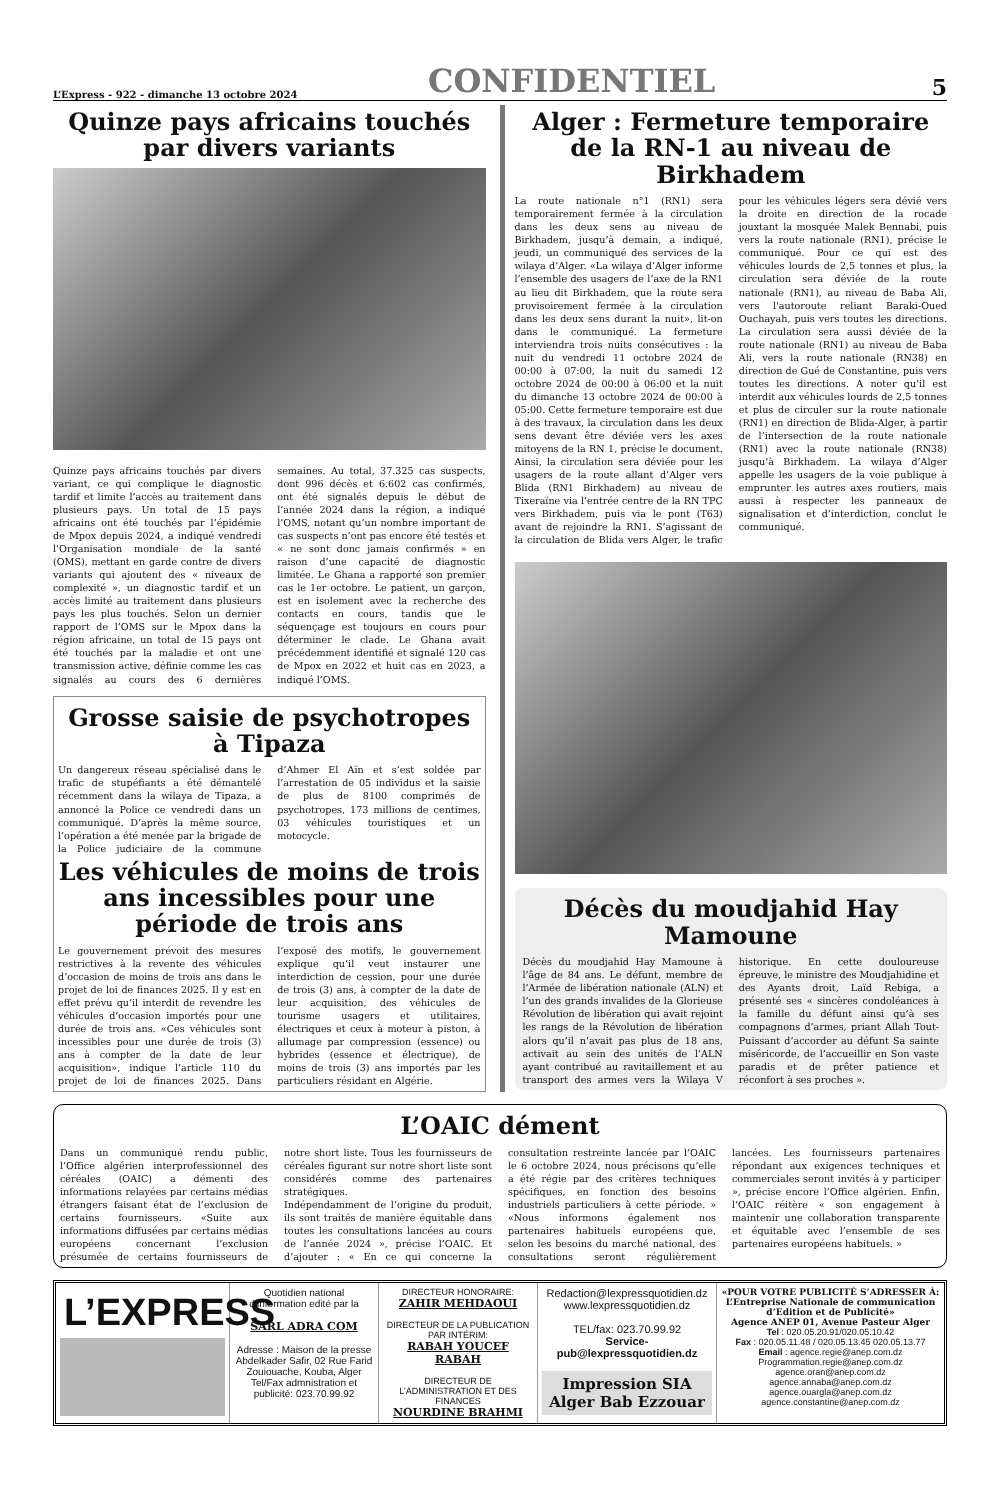L’Express - 922 - dimanche 13 octobre 2024 CONFIDENTIEL 5
Quinze pays africains touchés par divers variants
Quinze pays africains touchés par divers variant, ce qui complique le diagnostic tardif et limite l’accès au traitement dans plusieurs pays. Un total de 15 pays africains ont été touchés par l’épidémie de Mpox depuis 2024, a indiqué vendredi l’Organisation mondiale de la santé (OMS), mettant en garde contre de divers variants qui ajoutent des « niveaux de complexité », un diagnostic tardif et un accès limité au traitement dans plusieurs pays les plus touchés. Selon un dernier rapport de l’OMS sur le Mpox dans la région africaine, un total de 15 pays ont été touchés par la maladie et ont une transmission active, définie comme les cas signalés au cours des 6 dernières semaines. Au total, 37.325 cas suspects, dont 996 décès et 6.602 cas confirmés, ont été signalés depuis le début de l’année 2024 dans la région, a indiqué l’OMS, notant qu’un nombre important de cas suspects n’ont pas encore été testés et « ne sont donc jamais confirmés » en raison d’une capacité de diagnostic limitée. Le Ghana a rapporté son premier cas le 1er octobre. Le patient, un garçon, est en isolement avec la recherche des contacts en cours, tandis que le séquençage est toujours en cours pour déterminer le clade. Le Ghana avait précédemment identifié et signalé 120 cas de Mpox en 2022 et huit cas en 2023, a indiqué l’OMS.
Grosse saisie de psychotropes à Tipaza
Un dangereux réseau spécialisé dans le trafic de stupéfiants a été démantelé récemment dans la wilaya de Tipaza, a annoncé la Police ce vendredi dans un communiqué. D’après la même source, l’opération a été menée par la brigade de la Police judiciaire de la commune d’Ahmer El Aïn et s’est soldée par l’arrestation de 05 individus et la saisie de plus de 8100 comprimés de psychotropes, 173 millions de centimes, 03 véhicules touristiques et un motocycle.
Les véhicules de moins de trois ans incessibles pour une période de trois ans
Le gouvernement prévoit des mesures restrictives à la revente des véhicules d’occasion de moins de trois ans dans le projet de loi de finances 2025. Il y est en effet prévu qu’il interdit de revendre les véhicules d’occasion importés pour une durée de trois ans. «Ces véhicules sont incessibles pour une durée de trois (3) ans à compter de la date de leur acquisition», indique l’article 110 du projet de loi de finances 2025. Dans l’exposé des motifs, le gouvernement explique qu’il veut instaurer une interdiction de cession, pour une durée de trois (3) ans, à compter de la date de leur acquisition, des véhicules de tourisme usagers et utilitaires, électriques et ceux à moteur à piston, à allumage par compression (essence) ou hybrides (essence et électrique), de moins de trois (3) ans importés par les particuliers résidant en Algérie.
Alger : Fermeture temporaire de la RN-1 au niveau de Birkhadem
La route nationale n°1 (RN1) sera temporairement fermée à la circulation dans les deux sens au niveau de Birkhadem, jusqu’à demain, a indiqué, jeudi, un communiqué des services de la wilaya d’Alger. «La wilaya d’Alger informe l’ensemble des usagers de l’axe de la RN1 au lieu dit Birkhadem, que la route sera provisoirement fermée à la circulation dans les deux sens durant la nuit», lit-on dans le communiqué. La fermeture interviendra trois nuits consécutives : la nuit du vendredi 11 octobre 2024 de 00:00 à 07:00, la nuit du samedi 12 octobre 2024 de 00:00 à 06:00 et la nuit du dimanche 13 octobre 2024 de 00:00 à 05:00. Cette fermeture temporaire est due à des travaux, la circulation dans les deux sens devant être déviée vers les axes mitoyens de la RN 1, précise le document. Ainsi, la circulation sera déviée pour les usagers de la route allant d’Alger vers Blida (RN1 Birkhadem) au niveau de Tixeraïne via l’entrée centre de la RN TPC vers Birkhadem, puis via le pont (T63) avant de rejoindre la RN1. S’agissant de la circulation de Blida vers Alger, le trafic pour les véhicules légers sera dévié vers la droite en direction de la rocade jouxtant la mosquée Malek Bennabi, puis vers la route nationale (RN1), précise le communiqué. Pour ce qui est des véhicules lourds de 2,5 tonnes et plus, la circulation sera déviée de la route nationale (RN1), au niveau de Baba Ali, vers l'autoroute reliant Baraki-Oued Ouchayah, puis vers toutes les directions. La circulation sera aussi déviée de la route nationale (RN1) au niveau de Baba Ali, vers la route nationale (RN38) en direction de Gué de Constantine, puis vers toutes les directions. A noter qu’il est interdit aux véhicules lourds de 2,5 tonnes et plus de circuler sur la route nationale (RN1) en direction de Blida-Alger, à partir de l’intersection de la route nationale (RN1) avec la route nationale (RN38) jusqu’à Birkhadem. La wilaya d’Alger appelle les usagers de la voie publique à emprunter les autres axes routiers, mais aussi à respecter les panneaux de signalisation et d’interdiction, conclut le communiqué.
Décès du moudjahid Hay Mamoune
Décès du moudjahid Hay Mamoune à l’âge de 84 ans. Le défunt, membre de l’Armée de libération nationale (ALN) et l’un des grands invalides de la Glorieuse Révolution de libération qui avait rejoint les rangs de la Révolution de libération alors qu’il n’avait pas plus de 18 ans, activait au sein des unités de l’ALN ayant contribué au ravitaillement et au transport des armes vers la Wilaya V historique. En cette douloureuse épreuve, le ministre des Moudjahidine et des Ayants droit, Laïd Rebiga, a présenté ses « sincères condoléances à la famille du défunt ainsi qu’à ses compagnons d’armes, priant Allah Tout-Puissant d’accorder au défunt Sa sainte miséricorde, de l’accueillir en Son vaste paradis et de prêter patience et réconfort à ses proches ».
L’OAIC dément
Dans un communiqué rendu public, l’Office algérien interprofessionnel des céréales (OAIC) a démenti des informations relayées par certains médias étrangers faisant état de l’exclusion de certains fournisseurs. «Suite aux informations diffusées par certains médias européens concernant l’exclusion présumée de certains fournisseurs de notre short liste. Tous les fournisseurs de céréales figurant sur notre short liste sont considérés comme des partenaires stratégiques.
Indépendamment de l’origine du produit, ils sont traités de manière équitable dans toutes les consultations lancées au cours de l’année 2024 », précise l’OAIC. Et d’ajouter : « En ce qui concerne la consultation restreinte lancée par l’OAIC le 6 octobre 2024, nous précisons qu’elle a été régie par des critères techniques spécifiques, en fonction des besoins industriels particuliers à cette période. » «Nous informons également nos partenaires habituels européens que, selon les besoins du marché national, des consultations seront régulièrement lancées. Les fournisseurs partenaires répondant aux exigences techniques et commerciales seront invités à y participer », précise encore l’Office algérien. Enfin, l’OAIC réitère « son engagement à maintenir une collaboration transparente et équitable avec l’ensemble de ses partenaires européens habituels. »
L’EXPRESS
Quotidien national d’information edité par la
SARL ADRA COM
Adresse : Maison de la presse Abdelkader Safir, 02 Rue Farid Zouiouache, Kouba, Alger
Tel/Fax admnistration et publicité: 023.70.99.92
DIRECTEUR HONORAIRE:
ZAHIR MEHDAOUI
DIRECTEUR DE LA PUBLICATION PAR INTÉRIM:
RABAH YOUCEF RABAH
DIRECTEUR DE L’ADMINISTRATION ET DES FINANCES
NOURDINE BRAHMI
Redaction@lexpressquotidien.dz
www.lexpressquotidien.dz
TEL/fax: 023.70.99.92
Service-pub@lexpressquotidien.dz
Impression SIA
Alger Bab Ezzouar
«POUR VOTRE PUBLICITÉ S’ADRESSER À: L’Entreprise Nationale de communication d’Edition et de Publicité»
Agence ANEP 01, Avenue Pasteur Alger
Tel : 020.05.20.91/020.05.10.42
Fax : 020.05.11.48 / 020.05.13.45 020.05.13.77
Email : agence.regie@anep.com.dz
Programmation.regie@anep.com.dz
agence.oran@anep.com.dz
agence.annaba@anep.com.dz
agence.ouargla@anep.com.dz
agence.constantine@anep.com.dz